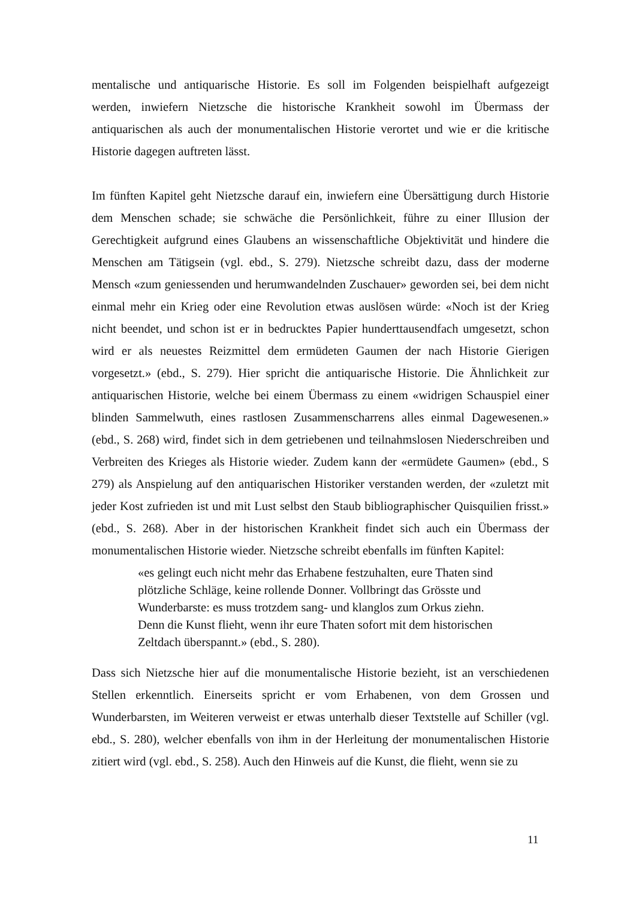mentalische und antiquarische Historie. Es soll im Folgenden beispielhaft aufgezeigt werden, inwiefern Nietzsche die historische Krankheit sowohl im Übermass der antiquarischen als auch der monumentalischen Historie verortet und wie er die kritische Historie dagegen auftreten lässt.
Im fünften Kapitel geht Nietzsche darauf ein, inwiefern eine Übersättigung durch Historie dem Menschen schade; sie schwäche die Persönlichkeit, führe zu einer Illusion der Gerechtigkeit aufgrund eines Glaubens an wissenschaftliche Objektivität und hindere die Menschen am Tätigsein (vgl. ebd., S. 279). Nietzsche schreibt dazu, dass der moderne Mensch «zum geniessenden und herumwandelnden Zuschauer» geworden sei, bei dem nicht einmal mehr ein Krieg oder eine Revolution etwas auslösen würde: «Noch ist der Krieg nicht beendet, und schon ist er in bedrucktes Papier hunderttausendfach umgesetzt, schon wird er als neuestes Reizmittel dem ermüdeten Gaumen der nach Historie Gierigen vorgesetzt.» (ebd., S. 279). Hier spricht die antiquarische Historie. Die Ähnlichkeit zur antiquarischen Historie, welche bei einem Übermass zu einem «widrigen Schauspiel einer blinden Sammelwuth, eines rastlosen Zusammenscharrens alles einmal Dagewesenen.» (ebd., S. 268) wird, findet sich in dem getriebenen und teilnahmslosen Niederschreiben und Verbreiten des Krieges als Historie wieder. Zudem kann der «ermüdete Gaumen» (ebd., S 279) als Anspielung auf den antiquarischen Historiker verstanden werden, der «zuletzt mit jeder Kost zufrieden ist und mit Lust selbst den Staub bibliographischer Quisquilien frisst.» (ebd., S. 268). Aber in der historischen Krankheit findet sich auch ein Übermass der monumentalischen Historie wieder. Nietzsche schreibt ebenfalls im fünften Kapitel:
«es gelingt euch nicht mehr das Erhabene festzuhalten, eure Thaten sind plötzliche Schläge, keine rollende Donner. Vollbringt das Grösste und Wunderbarste: es muss trotzdem sang- und klanglos zum Orkus ziehn. Denn die Kunst flieht, wenn ihr eure Thaten sofort mit dem historischen Zeltdach überspannt.» (ebd., S. 280).
Dass sich Nietzsche hier auf die monumentalische Historie bezieht, ist an verschiedenen Stellen erkenntlich. Einerseits spricht er vom Erhabenen, von dem Grossen und Wunderbarsten, im Weiteren verweist er etwas unterhalb dieser Textstelle auf Schiller (vgl. ebd., S. 280), welcher ebenfalls von ihm in der Herleitung der monumentalischen Historie zitiert wird (vgl. ebd., S. 258). Auch den Hinweis auf die Kunst, die flieht, wenn sie zu
11